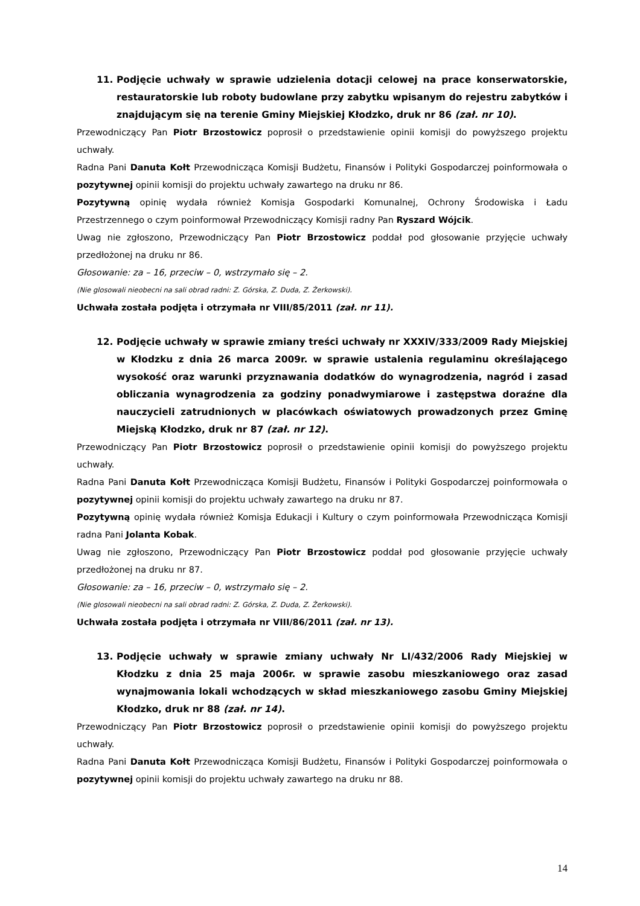11. Podjęcie uchwały w sprawie udzielenia dotacji celowej na prace konserwatorskie, restauratorskie lub roboty budowlane przy zabytku wpisanym do rejestru zabytków i znajdującym się na terenie Gminy Miejskiej Kłodzko, druk nr 86 (zał. nr 10).
Przewodniczący Pan Piotr Brzostowicz poprosił o przedstawienie opinii komisji do powyższego projektu uchwały.
Radna Pani Danuta Kołt Przewodnicząca Komisji Budżetu, Finansów i Polityki Gospodarczej poinformowała o pozytywnej opinii komisji do projektu uchwały zawartego na druku nr 86.
Pozytywną opinię wydała również Komisja Gospodarki Komunalnej, Ochrony Środowiska i Ładu Przestrzennego o czym poinformował Przewodniczący Komisji radny Pan Ryszard Wójcik.
Uwag nie zgłoszono, Przewodniczący Pan Piotr Brzostowicz poddał pod głosowanie przyjęcie uchwały przedłożonej na druku nr 86.
Głosowanie: za – 16, przeciw – 0, wstrzymało się – 2.
(Nie glosowali nieobecni na sali obrad radni: Z. Górska, Z. Duda, Z. Żerkowski).
Uchwała została podjęta i otrzymała nr VIII/85/2011 (zał. nr 11).
12. Podjęcie uchwały w sprawie zmiany treści uchwały nr XXXIV/333/2009 Rady Miejskiej w Kłodzku z dnia 26 marca 2009r. w sprawie ustalenia regulaminu określającego wysokość oraz warunki przyznawania dodatków do wynagrodzenia, nagród i zasad obliczania wynagrodzenia za godziny ponadwymiarowe i zastępstwa doraźne dla nauczycieli zatrudnionych w placówkach oświatowych prowadzonych przez Gminę Miejską Kłodzko, druk nr 87 (zał. nr 12).
Przewodniczący Pan Piotr Brzostowicz poprosił o przedstawienie opinii komisji do powyższego projektu uchwały.
Radna Pani Danuta Kołt Przewodnicząca Komisji Budżetu, Finansów i Polityki Gospodarczej poinformowała o pozytywnej opinii komisji do projektu uchwały zawartego na druku nr 87.
Pozytywną opinię wydała również Komisja Edukacji i Kultury o czym poinformowała Przewodnicząca Komisji radna Pani Jolanta Kobak.
Uwag nie zgłoszono, Przewodniczący Pan Piotr Brzostowicz poddał pod głosowanie przyjęcie uchwały przedłożonej na druku nr 87.
Głosowanie: za – 16, przeciw – 0, wstrzymało się – 2.
(Nie glosowali nieobecni na sali obrad radni: Z. Górska, Z. Duda, Z. Żerkowski).
Uchwała została podjęta i otrzymała nr VIII/86/2011 (zał. nr 13).
13. Podjęcie uchwały w sprawie zmiany uchwały Nr LI/432/2006 Rady Miejskiej w Kłodzku z dnia 25 maja 2006r. w sprawie zasobu mieszkaniowego oraz zasad wynajmowania lokali wchodzących w skład mieszkaniowego zasobu Gminy Miejskiej Kłodzko, druk nr 88 (zał. nr 14).
Przewodniczący Pan Piotr Brzostowicz poprosił o przedstawienie opinii komisji do powyższego projektu uchwały.
Radna Pani Danuta Kołt Przewodnicząca Komisji Budżetu, Finansów i Polityki Gospodarczej poinformowała o pozytywnej opinii komisji do projektu uchwały zawartego na druku nr 88.
14